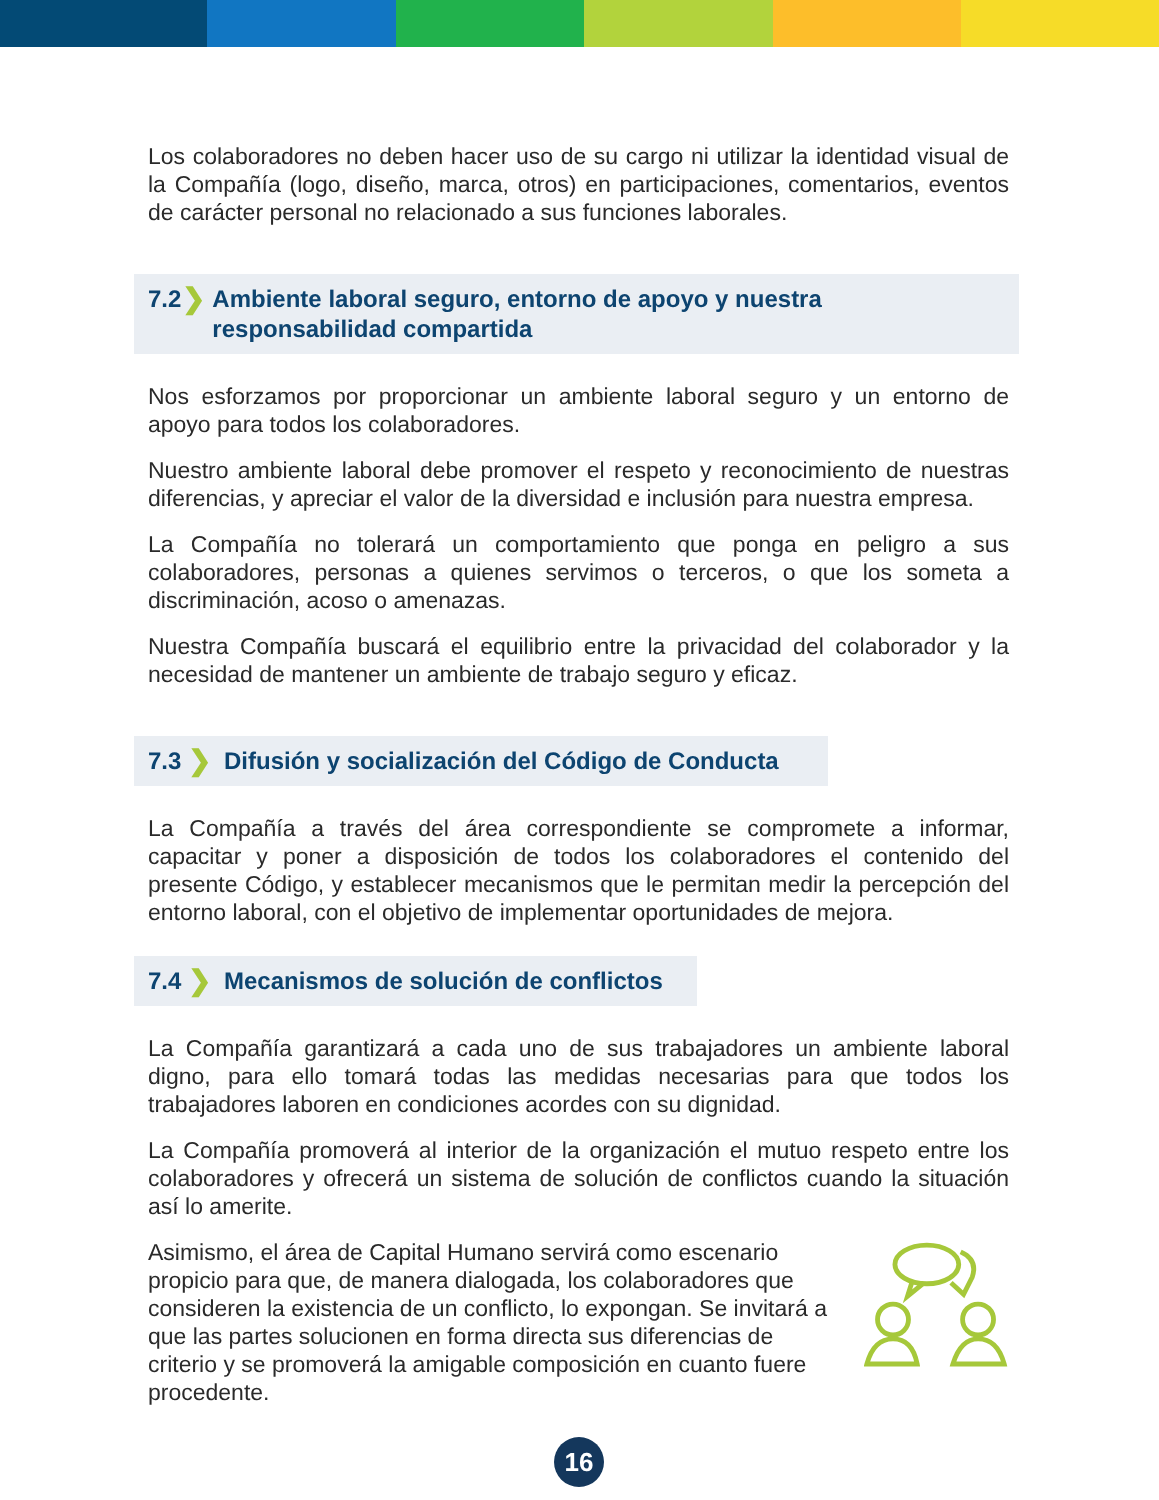Los colaboradores no deben hacer uso de su cargo ni utilizar la identidad visual de la Compañía (logo, diseño, marca, otros) en participaciones, comentarios, eventos de carácter personal no relacionado a sus funciones laborales.
7.2 ❯ Ambiente laboral seguro, entorno de apoyo y nuestra responsabilidad compartida
Nos esforzamos por proporcionar un ambiente laboral seguro y un entorno de apoyo para todos los colaboradores.
Nuestro ambiente laboral debe promover el respeto y reconocimiento de nuestras diferencias, y apreciar el valor de la diversidad e inclusión para nuestra empresa.
La Compañía no tolerará un comportamiento que ponga en peligro a sus colaboradores, personas a quienes servimos o terceros, o que los someta a discriminación, acoso o amenazas.
Nuestra Compañía buscará el equilibrio entre la privacidad del colaborador y la necesidad de mantener un ambiente de trabajo seguro y eficaz.
7.3 ❯ Difusión y socialización del Código de Conducta
La Compañía a través del área correspondiente se compromete a informar, capacitar y poner a disposición de todos los colaboradores el contenido del presente Código, y establecer mecanismos que le permitan medir la percepción del entorno laboral, con el objetivo de implementar oportunidades de mejora.
7.4 ❯ Mecanismos de solución de conflictos
La Compañía garantizará a cada uno de sus trabajadores un ambiente laboral digno, para ello tomará todas las medidas necesarias para que todos los trabajadores laboren en condiciones acordes con su dignidad.
La Compañía promoverá al interior de la organización el mutuo respeto entre los colaboradores y ofrecerá un sistema de solución de conflictos cuando la situación así lo amerite.
Asimismo, el área de Capital Humano servirá como escenario propicio para que, de manera dialogada, los colaboradores que consideren la existencia de un conflicto, lo expongan. Se invitará a que las partes solucionen en forma directa sus diferencias de criterio y se promoverá la amigable composición en cuanto fuere procedente.
16